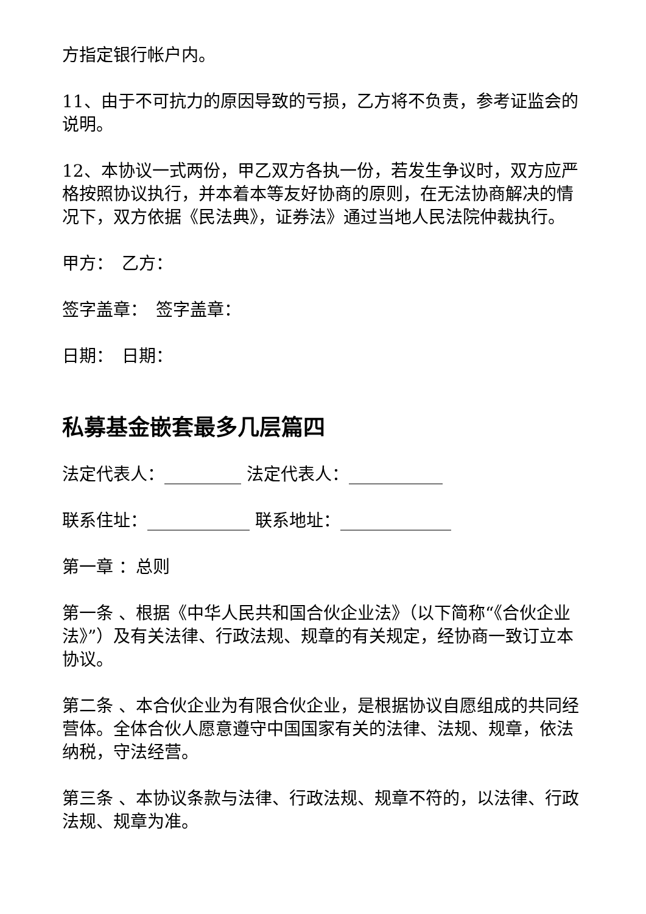方指定银行帐户内。
11、由于不可抗力的原因导致的亏损，乙方将不负责，参考证监会的说明。
12、本协议一式两份，甲乙双方各执一份，若发生争议时，双方应严格按照协议执行，并本着本等友好协商的原则，在无法协商解决的情况下，双方依据《民法典》，证券法》通过当地人民法院仲裁执行。
甲方：　乙方：
签字盖章：　签字盖章：
日期：　日期：
私募基金嵌套最多几层篇四
法定代表人：_________ 法定代表人：___________
联系住址：____________ 联系地址：_____________
第一章 ：总则
第一条 、根据《中华人民共和国合伙企业法》（以下简称“《合伙企业法》”）及有关法律、行政法规、规章的有关规定，经协商一致订立本协议。
第二条 、本合伙企业为有限合伙企业，是根据协议自愿组成的共同经营体。全体合伙人愿意遵守中国国家有关的法律、法规、规章，依法纳税，守法经营。
第三条 、本协议条款与法律、行政法规、规章不符的，以法律、行政法规、规章为准。